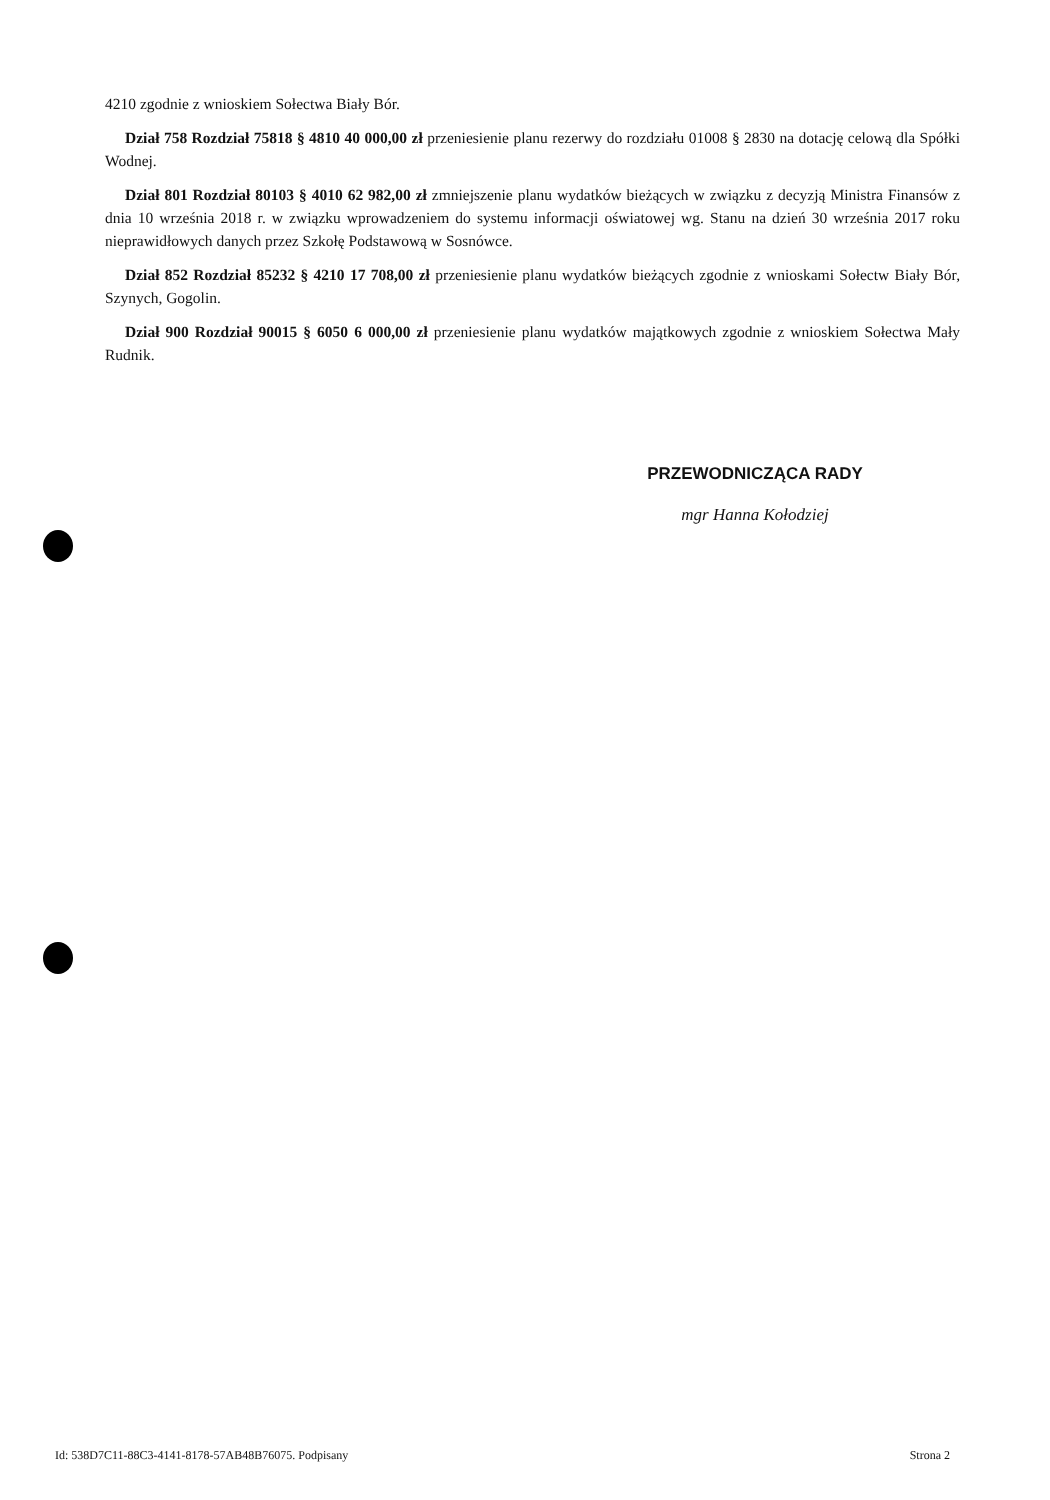4210 zgodnie z wnioskiem Sołectwa Biały Bór.
Dział 758 Rozdział 75818 § 4810 40 000,00 zł przeniesienie planu rezerwy do rozdziału 01008 § 2830 na dotację celową dla Spółki Wodnej.
Dział 801 Rozdział 80103 § 4010 62 982,00 zł zmniejszenie planu wydatków bieżących w związku z decyzją Ministra Finansów z dnia 10 września 2018 r. w związku wprowadzeniem do systemu informacji oświatowej wg. Stanu na dzień 30 września 2017 roku nieprawidłowych danych przez Szkołę Podstawową w Sosnówce.
Dział 852 Rozdział 85232 § 4210 17 708,00 zł przeniesienie planu wydatków bieżących zgodnie z wnioskami Sołectw Biały Bór, Szynych, Gogolin.
Dział 900 Rozdział 90015 § 6050 6 000,00 zł przeniesienie planu wydatków majątkowych zgodnie z wnioskiem Sołectwa Mały Rudnik.
PRZEWODNICZĄCA RADY
mgr Hanna Kołodziej
Id: 538D7C11-88C3-4141-8178-57AB48B76075. Podpisany Strona 2